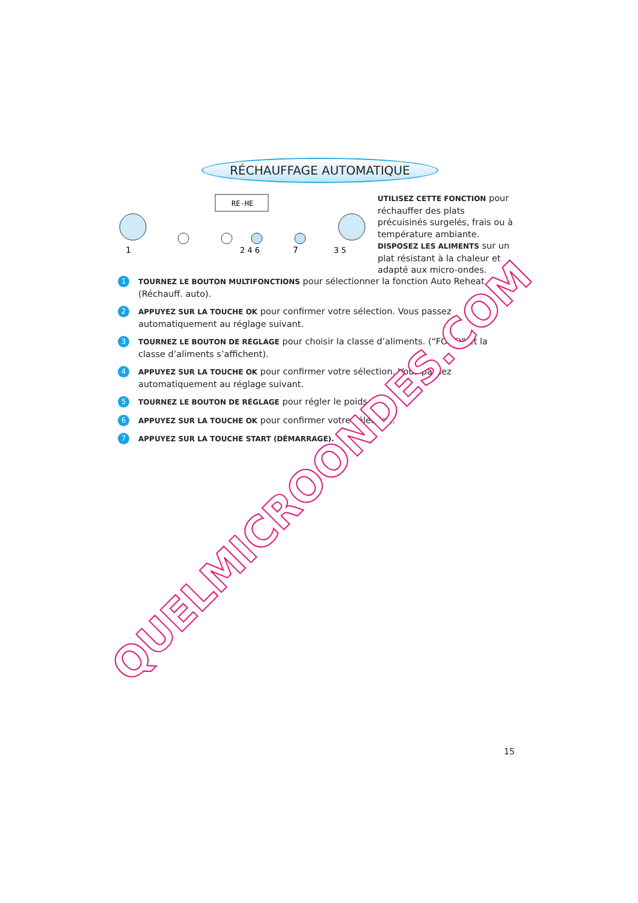RÉCHAUFFAGE AUTOMATIQUE
RE-HE
1
2 4 6
7
3 5
UTILISEZ CETTE FONCTION pour réchauffer des plats précuisinés surgelés, frais ou à température ambiante.
DISPOSEZ LES ALIMENTS sur un plat résistant à la chaleur et adapté aux micro-ondes.
1
TOURNEZ LE BOUTON MULTIFONCTIONS pour sélectionner la fonction Auto Reheat (Réchauff. auto).
2
APPUYEZ SUR LA TOUCHE OK pour confirmer votre sélection. Vous passez automatiquement au réglage suivant.
3
TOURNEZ LE BOUTON DE RÉGLAGE pour choisir la classe d’aliments. (“FOOD” et la classe d’aliments s’affichent).
4
APPUYEZ SUR LA TOUCHE OK pour confirmer votre sélection. Vous passez automatiquement au réglage suivant.
5
TOURNEZ LE BOUTON DE RÉGLAGE pour régler le poids.
6
APPUYEZ SUR LA TOUCHE OK pour confirmer votre sélection.
7
APPUYEZ SUR LA TOUCHE START (DÉMARRAGE).
QUELMICROONDES.COM
15